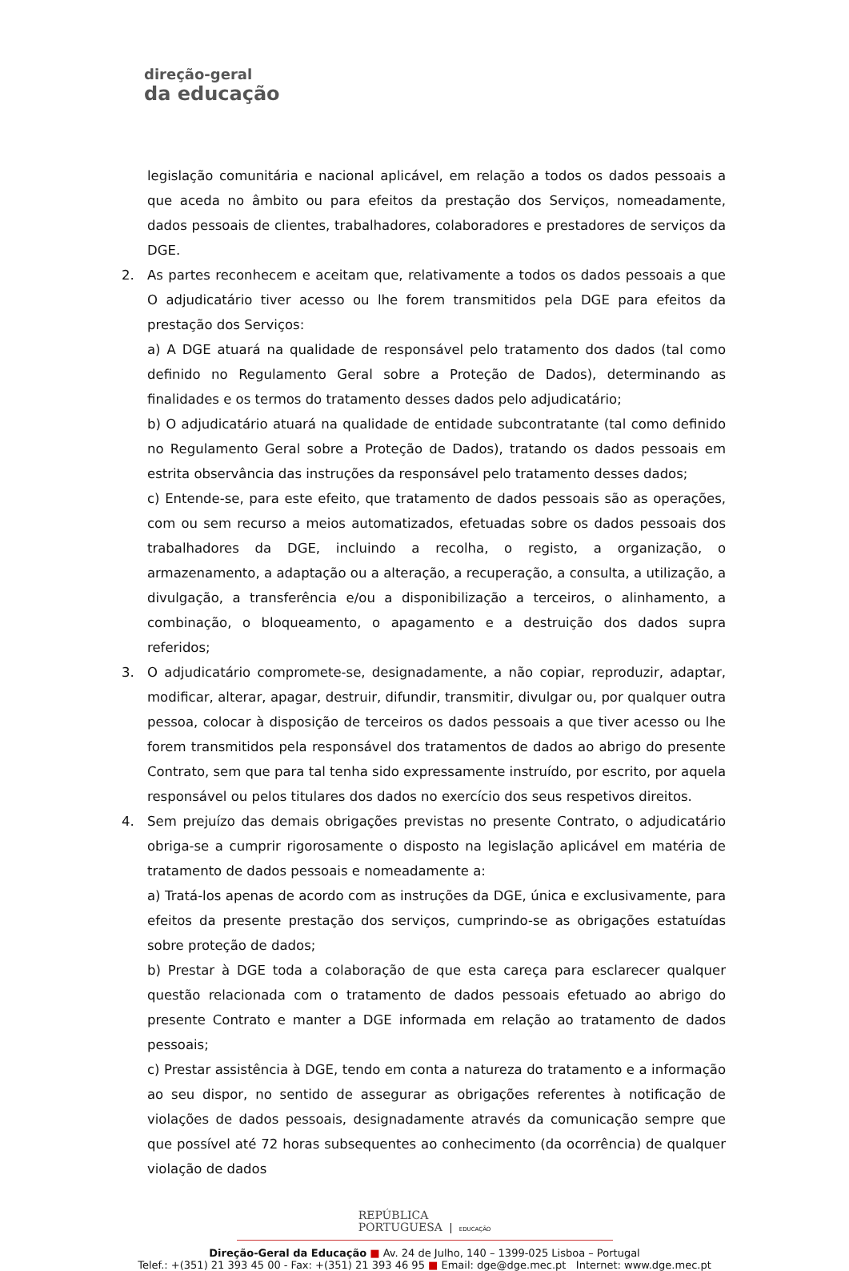direção-geral
da educação
legislação comunitária e nacional aplicável, em relação a todos os dados pessoais a que aceda no âmbito ou para efeitos da prestação dos Serviços, nomeadamente, dados pessoais de clientes, trabalhadores, colaboradores e prestadores de serviços da DGE.
2. As partes reconhecem e aceitam que, relativamente a todos os dados pessoais a que O adjudicatário tiver acesso ou lhe forem transmitidos pela DGE para efeitos da prestação dos Serviços:
a) A DGE atuará na qualidade de responsável pelo tratamento dos dados (tal como definido no Regulamento Geral sobre a Proteção de Dados), determinando as finalidades e os termos do tratamento desses dados pelo adjudicatário;
b) O adjudicatário atuará na qualidade de entidade subcontratante (tal como definido no Regulamento Geral sobre a Proteção de Dados), tratando os dados pessoais em estrita observância das instruções da responsável pelo tratamento desses dados;
c) Entende-se, para este efeito, que tratamento de dados pessoais são as operações, com ou sem recurso a meios automatizados, efetuadas sobre os dados pessoais dos trabalhadores da DGE, incluindo a recolha, o registo, a organização, o armazenamento, a adaptação ou a alteração, a recuperação, a consulta, a utilização, a divulgação, a transferência e/ou a disponibilização a terceiros, o alinhamento, a combinação, o bloqueamento, o apagamento e a destruição dos dados supra referidos;
3. O adjudicatário compromete-se, designadamente, a não copiar, reproduzir, adaptar, modificar, alterar, apagar, destruir, difundir, transmitir, divulgar ou, por qualquer outra pessoa, colocar à disposição de terceiros os dados pessoais a que tiver acesso ou lhe forem transmitidos pela responsável dos tratamentos de dados ao abrigo do presente Contrato, sem que para tal tenha sido expressamente instruído, por escrito, por aquela responsável ou pelos titulares dos dados no exercício dos seus respetivos direitos.
4. Sem prejuízo das demais obrigações previstas no presente Contrato, o adjudicatário obriga-se a cumprir rigorosamente o disposto na legislação aplicável em matéria de tratamento de dados pessoais e nomeadamente a:
a) Tratá-los apenas de acordo com as instruções da DGE, única e exclusivamente, para efeitos da presente prestação dos serviços, cumprindo-se as obrigações estatuídas sobre proteção de dados;
b) Prestar à DGE toda a colaboração de que esta careça para esclarecer qualquer questão relacionada com o tratamento de dados pessoais efetuado ao abrigo do presente Contrato e manter a DGE informada em relação ao tratamento de dados pessoais;
c) Prestar assistência à DGE, tendo em conta a natureza do tratamento e a informação ao seu dispor, no sentido de assegurar as obrigações referentes à notificação de violações de dados pessoais, designadamente através da comunicação sempre que que possível até 72 horas subsequentes ao conhecimento (da ocorrência) de qualquer violação de dados
REPÚBLICA
PORTUGUESA | EDUCAÇÃO
Direção-Geral da Educação ■ Av. 24 de Julho, 140 – 1399-025 Lisboa – Portugal
Telef.: +(351) 21 393 45 00 - Fax: +(351) 21 393 46 95 ■ Email: dge@dge.mec.pt Internet: www.dge.mec.pt